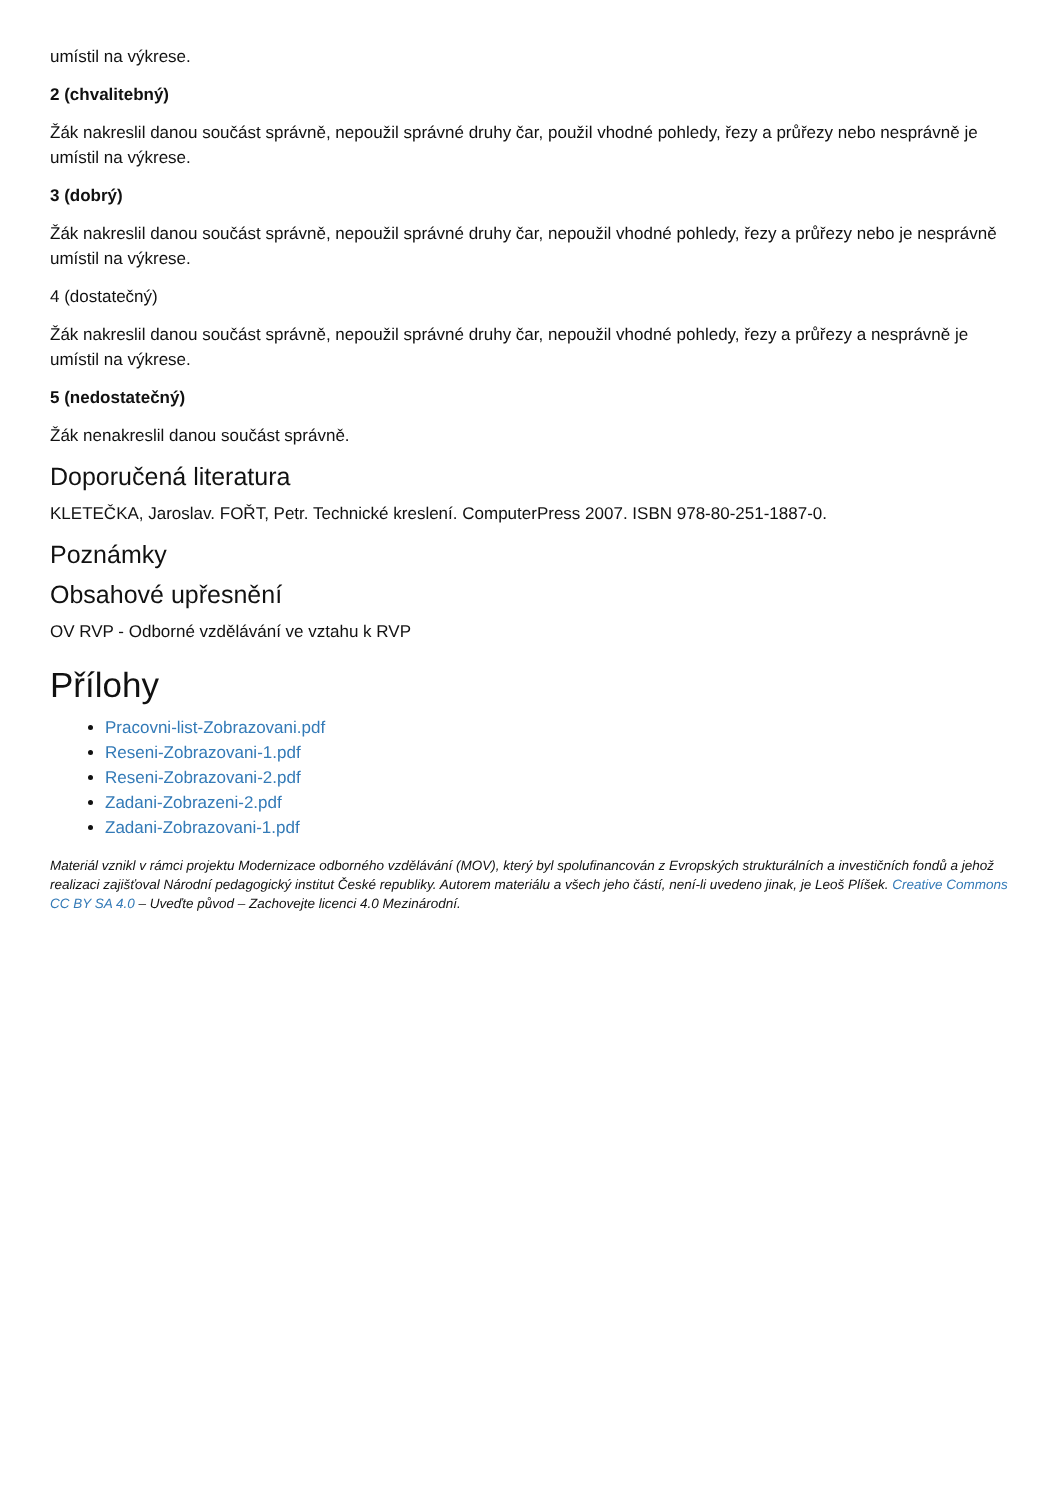umístil na výkrese.
2 (chvalitebný)
Žák nakreslil danou součást správně, nepoužil správné druhy čar, použil vhodné pohledy, řezy a průřezy nebo nesprávně je umístil na výkrese.
3 (dobrý)
Žák nakreslil danou součást správně, nepoužil správné druhy čar, nepoužil vhodné pohledy, řezy a průřezy nebo je nesprávně umístil na výkrese.
4 (dostatečný)
Žák nakreslil danou součást správně, nepoužil správné druhy čar, nepoužil vhodné pohledy, řezy a průřezy a nesprávně je umístil na výkrese.
5 (nedostatečný)
Žák nenakreslil danou součást správně.
Doporučená literatura
KLETEČKA, Jaroslav. FOŘT, Petr. Technické kreslení. ComputerPress 2007. ISBN 978-80-251-1887-0.
Poznámky
Obsahové upřesnění
OV RVP - Odborné vzdělávání ve vztahu k RVP
Přílohy
Pracovni-list-Zobrazovani.pdf
Reseni-Zobrazovani-1.pdf
Reseni-Zobrazovani-2.pdf
Zadani-Zobrazeni-2.pdf
Zadani-Zobrazovani-1.pdf
Materiál vznikl v rámci projektu Modernizace odborného vzdělávání (MOV), který byl spolufinancován z Evropských strukturálních a investičních fondů a jehož realizaci zajišťoval Národní pedagogický institut České republiky. Autorem materiálu a všech jeho částí, není-li uvedeno jinak, je Leoš Plíšek. Creative Commons CC BY SA 4.0 – Uveďte původ – Zachovejte licenci 4.0 Mezinárodní.